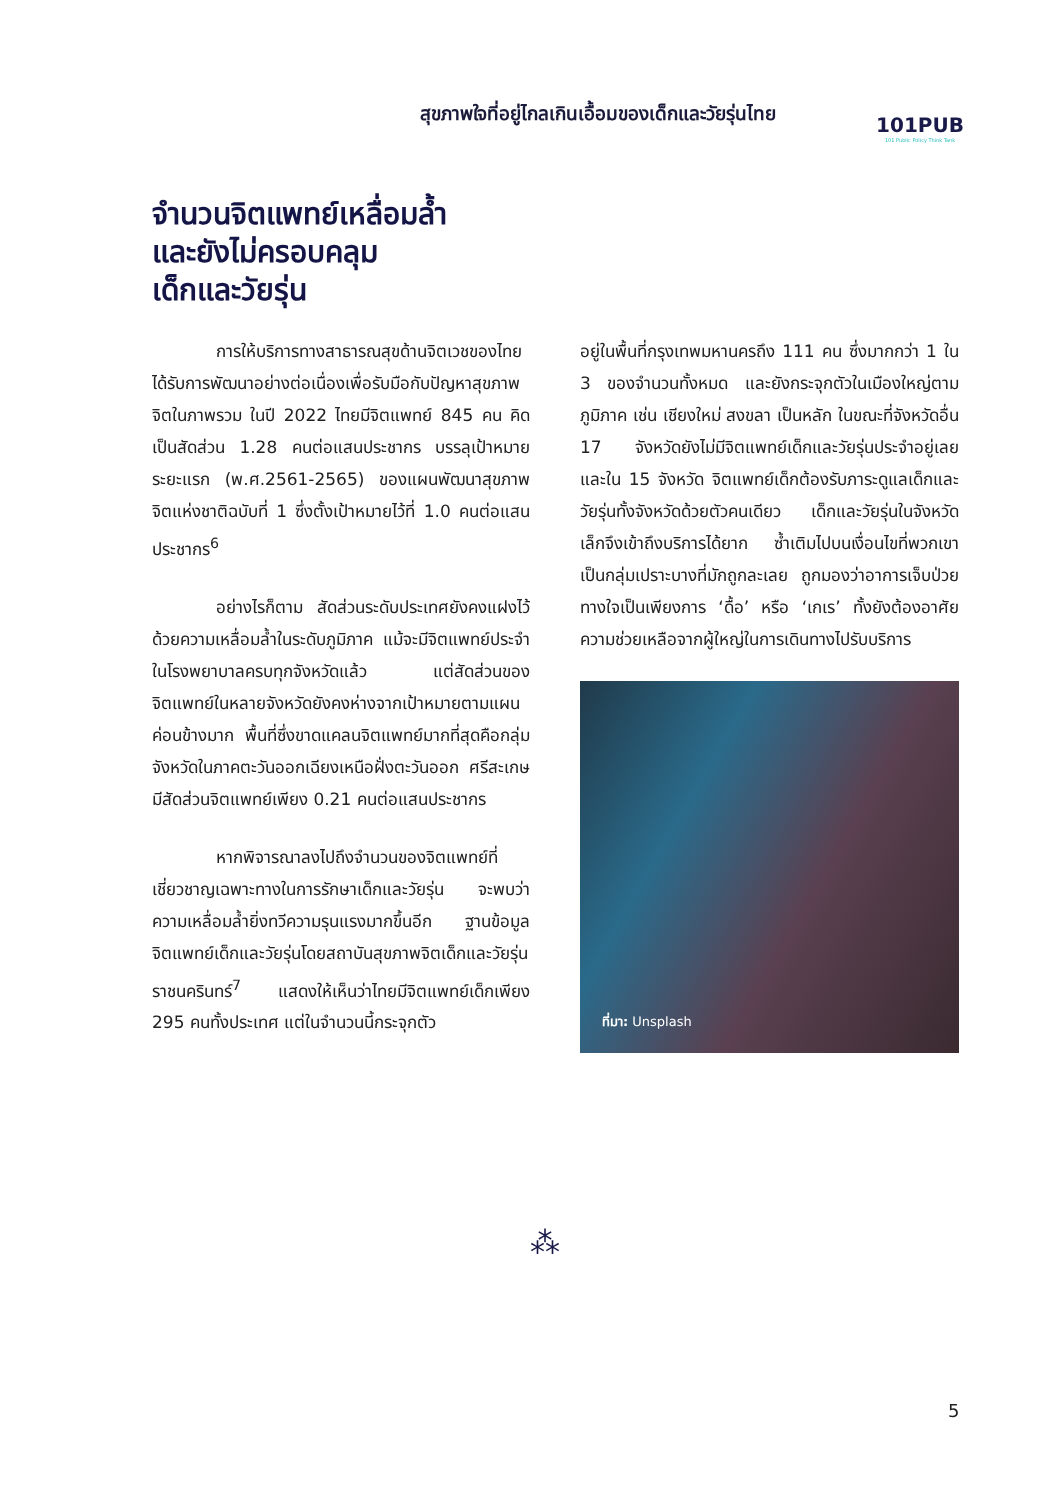สุขภาพใจที่อยู่ไกลเกินเอื้อมของเด็กและวัยรุ่นไทย
101PUB
101 Public Policy Think Tank
จำนวนจิตแพทย์เหลื่อมล้ำ
และยังไม่ครอบคลุม
เด็กและวัยรุ่น
การให้บริการทางสาธารณสุขด้านจิตเวชของไทยได้รับการพัฒนาอย่างต่อเนื่องเพื่อรับมือกับปัญหาสุขภาพจิตในภาพรวม ในปี 2022 ไทยมีจิตแพทย์ 845 คน คิดเป็นสัดส่วน 1.28 คนต่อแสนประชากร บรรลุเป้าหมายระยะแรก (พ.ศ.2561-2565) ของแผนพัฒนาสุขภาพจิตแห่งชาติฉบับที่ 1 ซึ่งตั้งเป้าหมายไว้ที่ 1.0 คนต่อแสนประชากร<sup>6</sup>
อย่างไรก็ตาม สัดส่วนระดับประเทศยังคงแฝงไว้ด้วยความเหลื่อมล้ำในระดับภูมิภาค แม้จะมีจิตแพทย์ประจำในโรงพยาบาลครบทุกจังหวัดแล้ว แต่สัดส่วนของจิตแพทย์ในหลายจังหวัดยังคงห่างจากเป้าหมายตามแผนค่อนข้างมาก พื้นที่ซึ่งขาดแคลนจิตแพทย์มากที่สุดคือกลุ่มจังหวัดในภาคตะวันออกเฉียงเหนือฝั่งตะวันออก ศรีสะเกษมีสัดส่วนจิตแพทย์เพียง 0.21 คนต่อแสนประชากร
หากพิจารณาลงไปถึงจำนวนของจิตแพทย์ที่เชี่ยวชาญเฉพาะทางในการรักษาเด็กและวัยรุ่น จะพบว่าความเหลื่อมล้ำยิ่งทวีความรุนแรงมากขึ้นอีก ฐานข้อมูลจิตแพทย์เด็กและวัยรุ่นโดยสถาบันสุขภาพจิตเด็กและวัยรุ่นราชนครินทร์<sup>7</sup> แสดงให้เห็นว่าไทยมีจิตแพทย์เด็กเพียง 295 คนทั้งประเทศ แต่ในจำนวนนี้กระจุกตัว
อยู่ในพื้นที่กรุงเทพมหานครถึง 111 คน ซึ่งมากกว่า 1 ใน 3 ของจำนวนทั้งหมด และยังกระจุกตัวในเมืองใหญ่ตามภูมิภาค เช่น เชียงใหม่ สงขลา เป็นหลัก ในขณะที่จังหวัดอื่น 17 จังหวัดยังไม่มีจิตแพทย์เด็กและวัยรุ่นประจำอยู่เลย และใน 15 จังหวัด จิตแพทย์เด็กต้องรับภาระดูแลเด็กและวัยรุ่นทั้งจังหวัดด้วยตัวคนเดียว เด็กและวัยรุ่นในจังหวัดเล็กจึงเข้าถึงบริการได้ยาก ซ้ำเติมไปบนเงื่อนไขที่พวกเขาเป็นกลุ่มเปราะบางที่มักถูกละเลย ถูกมองว่าอาการเจ็บป่วยทางใจเป็นเพียงการ ‘ดื้อ’ หรือ ‘เกเร’ ทั้งยังต้องอาศัยความช่วยเหลือจากผู้ใหญ่ในการเดินทางไปรับบริการ
ที่มา: Unsplash
⁂
5